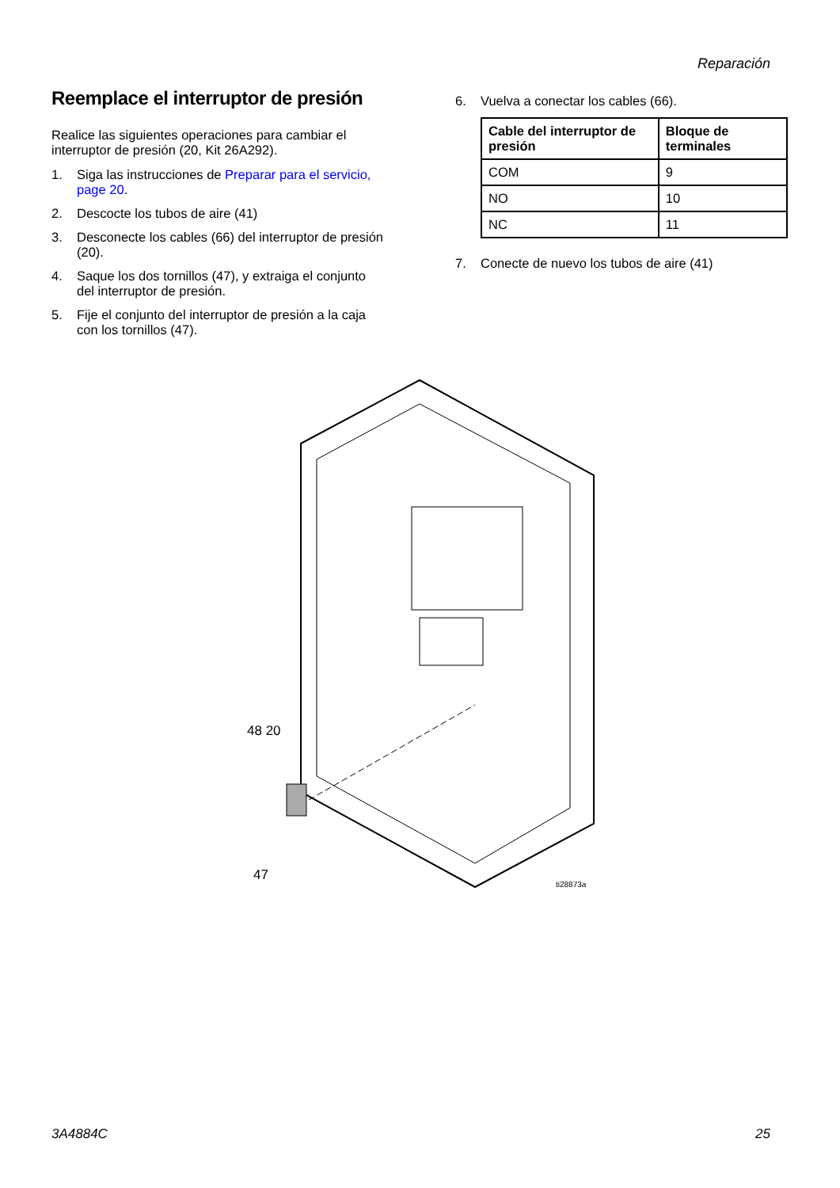Reparación
Reemplace el interruptor de presión
Realice las siguientes operaciones para cambiar el interruptor de presión (20, Kit 26A292).
1. Siga las instrucciones de Preparar para el servicio, page 20.
2. Descocte los tubos de aire (41)
3. Desconecte los cables (66) del interruptor de presión (20).
4. Saque los dos tornillos (47), y extraiga el conjunto del interruptor de presión.
5. Fije el conjunto del interruptor de presión a la caja con los tornillos (47).
6. Vuelva a conectar los cables (66).
| Cable del interruptor de presión | Bloque de terminales |
| --- | --- |
| COM | 9 |
| NO | 10 |
| NC | 11 |
7. Conecte de nuevo los tubos de aire (41)
48 20
47
ti28873a
3A4884C 25